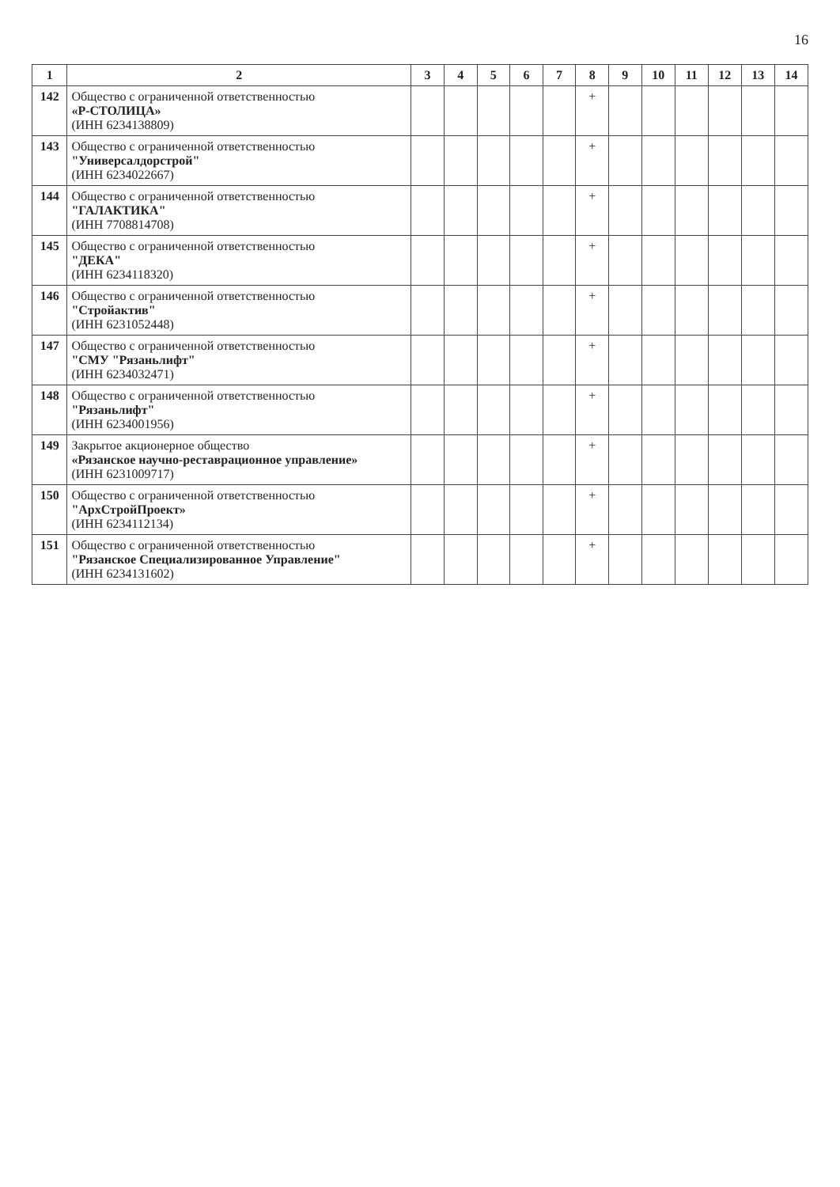16
| 1 | 2 | 3 | 4 | 5 | 6 | 7 | 8 | 9 | 10 | 11 | 12 | 13 | 14 |
| --- | --- | --- | --- | --- | --- | --- | --- | --- | --- | --- | --- | --- | --- |
| 142 | Общество с ограниченной ответственностью «Р-СТОЛИЦА» (ИНН 6234138809) | | | | | | + | | | | | | |
| 143 | Общество с ограниченной ответственностью "Универсалдорстрой" (ИНН 6234022667) | | | | | | + | | | | | | |
| 144 | Общество с ограниченной ответственностью "ГАЛАКТИКА" (ИНН 7708814708) | | | | | | + | | | | | | |
| 145 | Общество с ограниченной ответственностью "ДЕКА" (ИНН 6234118320) | | | | | | + | | | | | | |
| 146 | Общество с ограниченной ответственностью "Стройактив" (ИНН 6231052448) | | | | | | + | | | | | | |
| 147 | Общество с ограниченной ответственностью "СМУ "Рязаньлифт" (ИНН 6234032471) | | | | | | + | | | | | | |
| 148 | Общество с ограниченной ответственностью "Рязаньлифт" (ИНН 6234001956) | | | | | | + | | | | | | |
| 149 | Закрытое акционерное общество «Рязанское научно-реставрационное управление» (ИНН 6231009717) | | | | | | + | | | | | | |
| 150 | Общество с ограниченной ответственностью "АрхСтройПроект» (ИНН 6234112134) | | | | | | + | | | | | | |
| 151 | Общество с ограниченной ответственностью "Рязанское Специализированное Управление" (ИНН 6234131602) | | | | | | + | | | | | | |